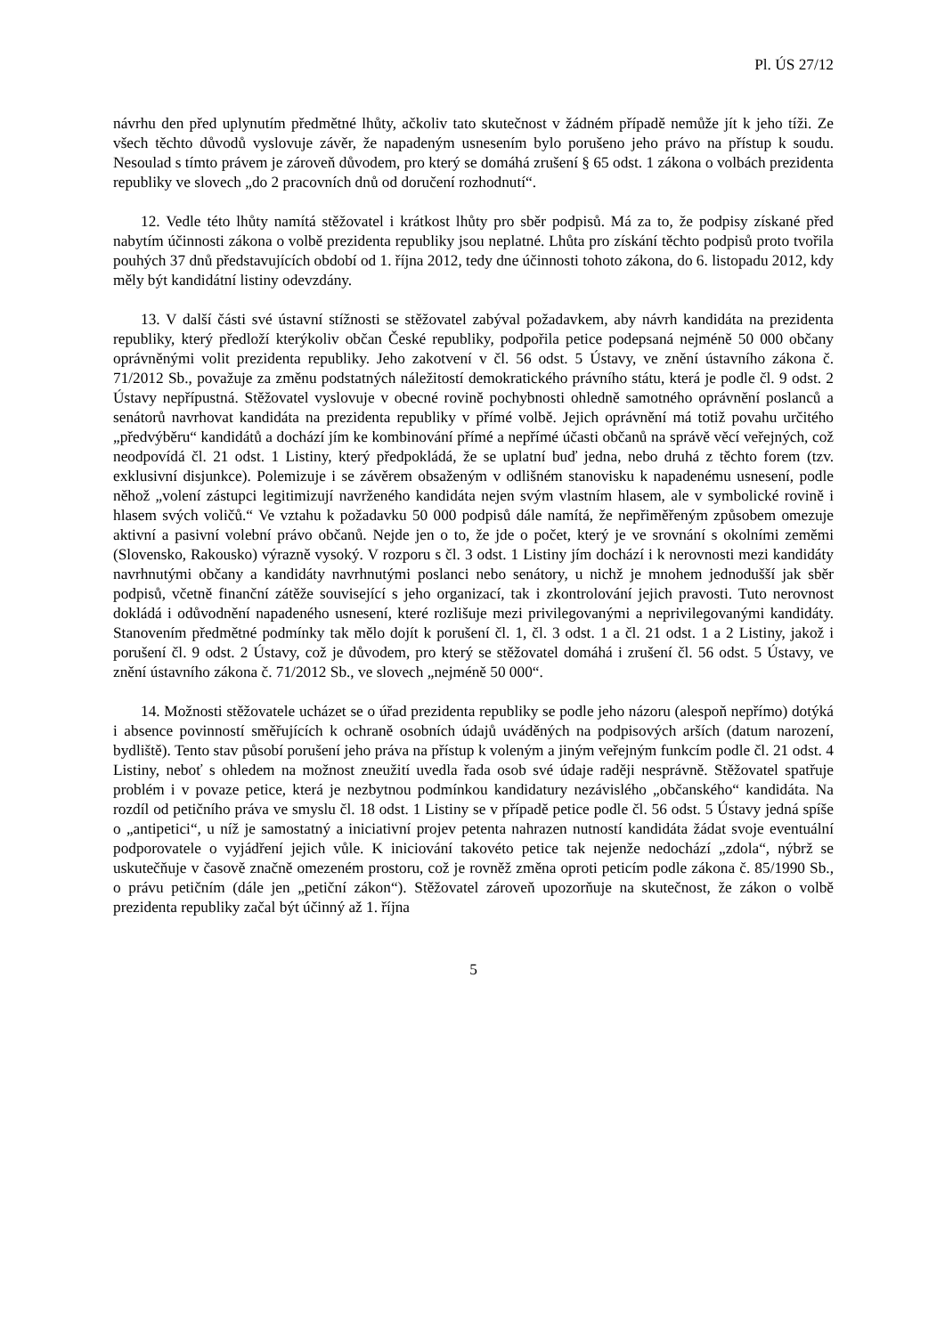Pl. ÚS 27/12
návrhu den před uplynutím předmětné lhůty, ačkoliv tato skutečnost v žádném případě nemůže jít k jeho tíži. Ze všech těchto důvodů vyslovuje závěr, že napadeným usnesením bylo porušeno jeho právo na přístup k soudu. Nesoulad s tímto právem je zároveň důvodem, pro který se domáhá zrušení § 65 odst. 1 zákona o volbách prezidenta republiky ve slovech „do 2 pracovních dnů od doručení rozhodnutí“.
12. Vedle této lhůty namítá stěžovatel i krátkost lhůty pro sběr podpisů. Má za to, že podpisy získané před nabytím účinnosti zákona o volbě prezidenta republiky jsou neplatné. Lhůta pro získání těchto podpisů proto tvořila pouhých 37 dnů představujících období od 1. října 2012, tedy dne účinnosti tohoto zákona, do 6. listopadu 2012, kdy měly být kandidátní listiny odevzdány.
13. V další části své ústavní stížnosti se stěžovatel zabýval požadavkem, aby návrh kandidáta na prezidenta republiky, který předloží kterýkoliv občan České republiky, podpořila petice podepsaná nejméně 50 000 občany oprávněnými volit prezidenta republiky. Jeho zakotvení v čl. 56 odst. 5 Ústavy, ve znění ústavního zákona č. 71/2012 Sb., považuje za změnu podstatných náležitostí demokratického právního státu, která je podle čl. 9 odst. 2 Ústavy nepřípustná. Stěžovatel vyslovuje v obecné rovině pochybnosti ohledně samotného oprávnění poslanců a senátorů navrhovat kandidáta na prezidenta republiky v přímé volbě. Jejich oprávnění má totiž povahu určitého „předvýběru“ kandidátů a dochází jím ke kombinování přímé a nepřímé účasti občanů na správě věcí veřejných, což neodpovídá čl. 21 odst. 1 Listiny, který předpokládá, že se uplatní buď jedna, nebo druhá z těchto forem (tzv. exklusivní disjunkce). Polemizuje i se závěrem obsaženým v odlišném stanovisku k napadenému usnesení, podle něhož „volení zástupci legitimizují navrženého kandidáta nejen svým vlastním hlasem, ale v symbolické rovině i hlasem svých voličů.“ Ve vztahu k požadavku 50 000 podpisů dále namítá, že nepřiměřeným způsobem omezuje aktivní a pasivní volební právo občanů. Nejde jen o to, že jde o počet, který je ve srovnání s okolními zeměmi (Slovensko, Rakousko) výrazně vysoký. V rozporu s čl. 3 odst. 1 Listiny jím dochází i k nerovnosti mezi kandidáty navrhnutými občany a kandidáty navrhnutými poslanci nebo senátory, u nichž je mnohem jednodušší jak sběr podpisů, včetně finanční zátěže související s jeho organizací, tak i zkontrolování jejich pravosti. Tuto nerovnost dokládá i odůvodnění napadeného usnesení, které rozlišuje mezi privilegovanými a neprivilegovanými kandidáty. Stanovením předmětné podmínky tak mělo dojít k porušení čl. 1, čl. 3 odst. 1 a čl. 21 odst. 1 a 2 Listiny, jakož i porušení čl. 9 odst. 2 Ústavy, což je důvodem, pro který se stěžovatel domáhá i zrušení čl. 56 odst. 5 Ústavy, ve znění ústavního zákona č. 71/2012 Sb., ve slovech „nejméně 50 000“.
14. Možnosti stěžovatele ucházet se o úřad prezidenta republiky se podle jeho názoru (alespoň nepřímo) dotýká i absence povinností směřujících k ochraně osobních údajů uváděných na podpisových arších (datum narození, bydliště). Tento stav působí porušení jeho práva na přístup k voleným a jiným veřejným funkcím podle čl. 21 odst. 4 Listiny, neboť s ohledem na možnost zneužití uvedla řada osob své údaje raději nesprávně. Stěžovatel spatřuje problém i v povaze petice, která je nezbytnou podmínkou kandidatury nezávislého „občanského“ kandidáta. Na rozdíl od petičního práva ve smyslu čl. 18 odst. 1 Listiny se v případě petice podle čl. 56 odst. 5 Ústavy jedná spíše o „antipetici“, u níž je samostatný a iniciativní projev petenta nahrazen nutností kandidáta žádat svoje eventuální podporovatele o vyjádření jejich vůle. K iniciování takovéto petice tak nejenže nedochází „zdola“, nýbrž se uskutečňuje v časově značně omezeném prostoru, což je rovněž změna oproti peticím podle zákona č. 85/1990 Sb., o právu petičním (dále jen „petiční zákon“). Stěžovatel zároveň upozorňuje na skutečnost, že zákon o volbě prezidenta republiky začal být účinný až 1. října
5